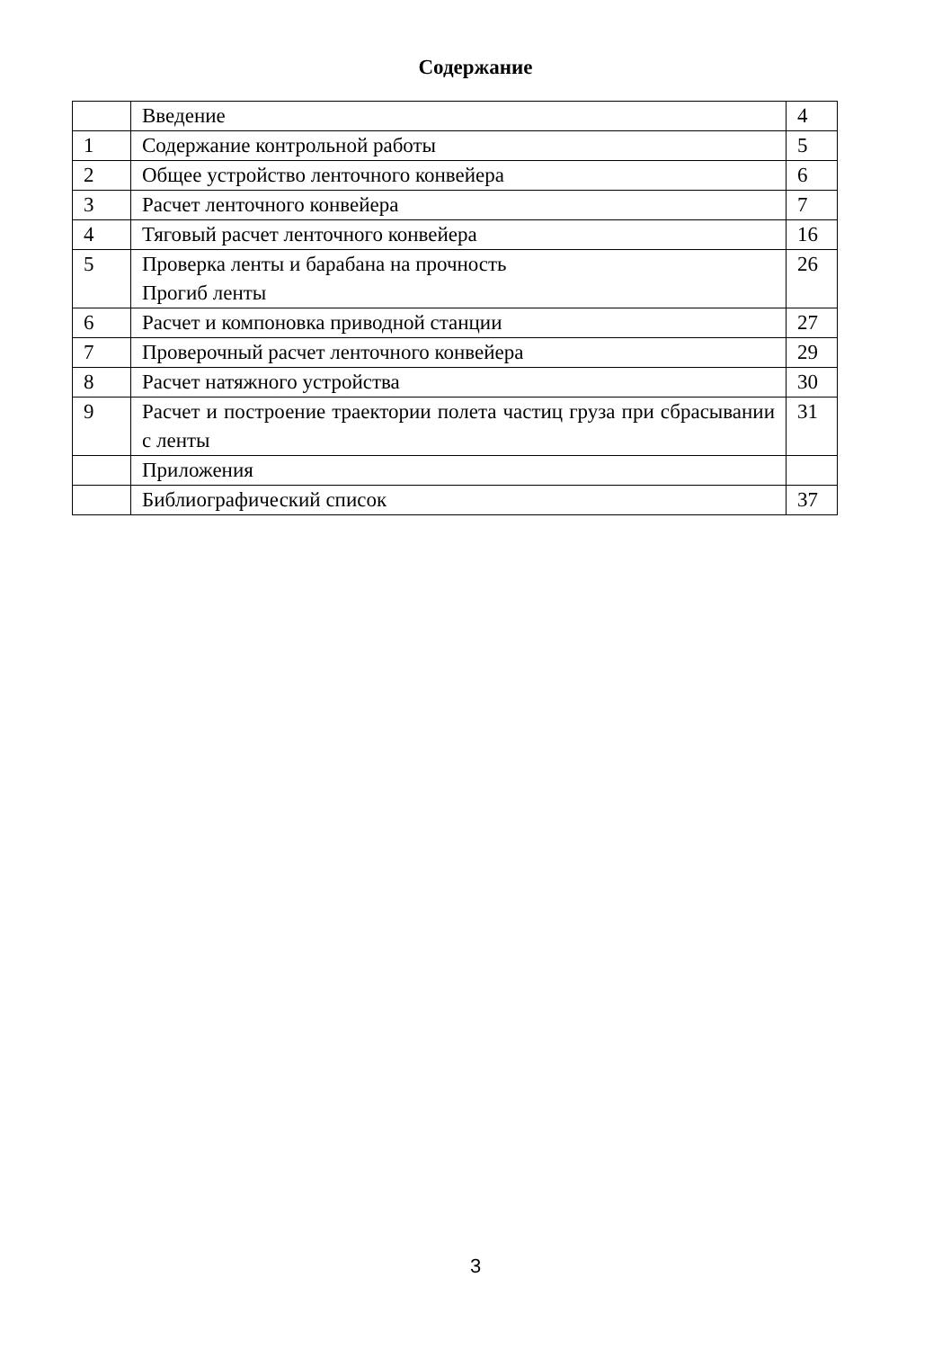Содержание
| | Введение | 4 |
| 1 | Содержание контрольной работы | 5 |
| 2 | Общее устройство ленточного конвейера | 6 |
| 3 | Расчет ленточного конвейера | 7 |
| 4 | Тяговый расчет ленточного конвейера | 16 |
| 5 | Проверка ленты и барабана на прочность Прогиб ленты | 26 |
| 6 | Расчет и компоновка приводной станции | 27 |
| 7 | Проверочный расчет ленточного конвейера | 29 |
| 8 | Расчет натяжного устройства | 30 |
| 9 | Расчет и построение траектории полета частиц груза при сбрасывании с ленты | 31 |
| | Приложения | |
| | Библиографический список | 37 |
3